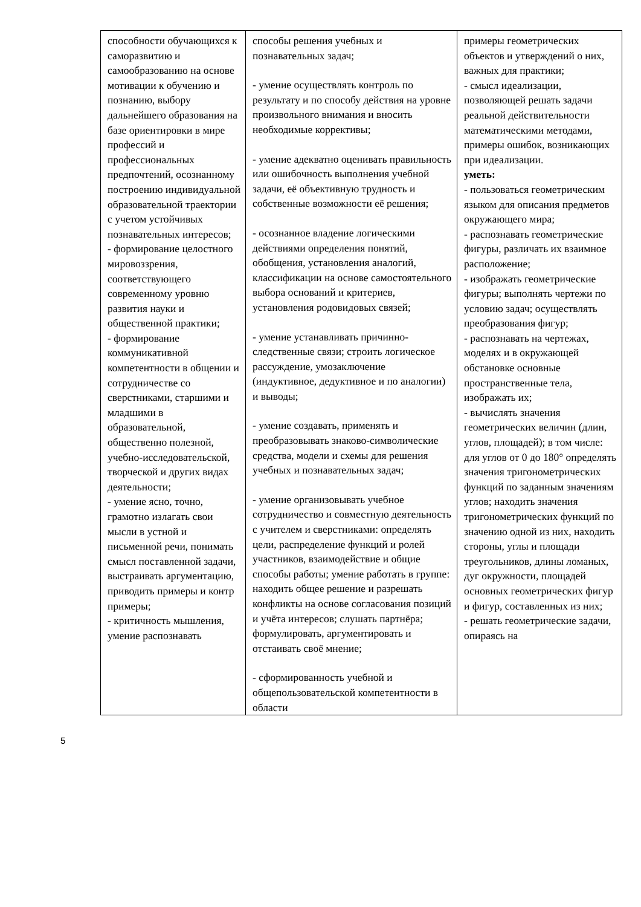| способности обучающихся к саморазвитию и самообразованию на основе мотивации к обучению и познанию, выбору дальнейшего образования на базе ориентировки в мире профессий и профессиональных предпочтений, осознанному построению индивидуальной образовательной траектории с учетом устойчивых познавательных интересов; - формирование целостного мировоззрения, соответствующего современному уровню развития науки и общественной практики; - формирование коммуникативной компетентности в общении и сотрудничестве со сверстниками, старшими и младшими в образовательной, общественно полезной, учебно-исследовательской, творческой и других видах деятельности; - умение ясно, точно, грамотно излагать свои мысли в устной и письменной речи, понимать смысл поставленной задачи, выстраивать аргументацию, приводить примеры и контр примеры; - критичность мышления, умение распознавать | способы решения учебных и познавательных задач; - умение осуществлять контроль по результату и по способу действия на уровне произвольного внимания и вносить необходимые коррективы; - умение адекватно оценивать правильность или ошибочность выполнения учебной задачи, её объективную трудность и собственные возможности её решения; - осознанное владение логическими действиями определения понятий, обобщения, установления аналогий, классификации на основе самостоятельного выбора оснований и критериев, установления родовидовых связей; - умение устанавливать причинно-следственные связи; строить логическое рассуждение, умозаключение (индуктивное, дедуктивное и по аналогии) и выводы; - умение создавать, применять и преобразовывать знаково-символические средства, модели и схемы для решения учебных и познавательных задач; - умение организовывать учебное сотрудничество и совместную деятельность с учителем и сверстниками: определять цели, распределение функций и ролей участников, взаимодействие и общие способы работы; умение работать в группе: находить общее решение и разрешать конфликты на основе согласования позиций и учёта интересов; слушать партнёра; формулировать, аргументировать и отстаивать своё мнение; - сформированность учебной и общепользовательской компетентности в области | примеры геометрических объектов и утверждений о них, важных для практики; - смысл идеализации, позволяющей решать задачи реальной действительности математическими методами, примеры ошибок, возникающих при идеализации. уметь: - пользоваться геометрическим языком для описания предметов окружающего мира; - распознавать геометрические фигуры, различать их взаимное расположение; - изображать геометрические фигуры; выполнять чертежи по условию задач; осуществлять преобразования фигур; - распознавать на чертежах, моделях и в окружающей обстановке основные пространственные тела, изображать их; - вычислять значения геометрических величин (длин, углов, площадей); в том числе: для углов от 0 до 180° определять значения тригонометрических функций по заданным значениям углов; находить значения тригонометрических функций по значению одной из них, находить стороны, углы и площади треугольников, длины ломаных, дуг окружности, площадей основных геометрических фигур и фигур, составленных из них; - решать геометрические задачи, опираясь на |
5